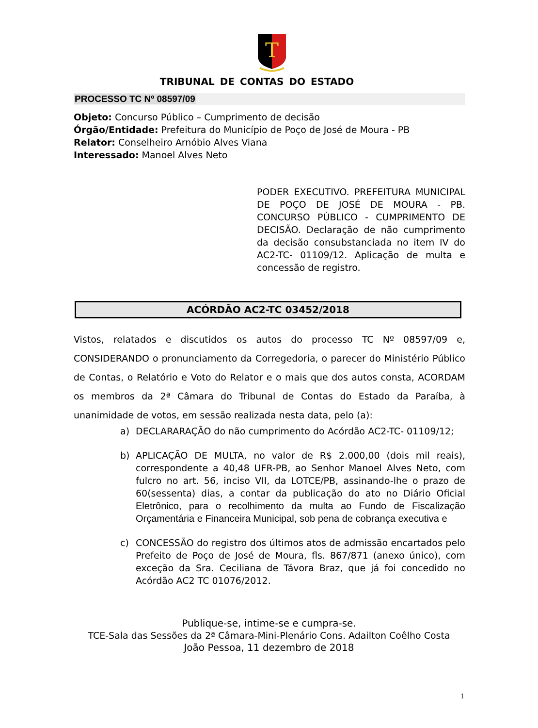T
TRIBUNAL DE CONTAS DO ESTADO
PROCESSO TC Nº 08597/09
Objeto: Concurso Público – Cumprimento de decisão
Órgão/Entidade: Prefeitura do Município de Poço de José de Moura - PB
Relator: Conselheiro Arnóbio Alves Viana
Interessado: Manoel Alves Neto
PODER EXECUTIVO. PREFEITURA MUNICIPAL DE POÇO DE JOSÉ DE MOURA - PB. CONCURSO PÚBLICO - CUMPRIMENTO DE DECISÃO. Declaração de não cumprimento da decisão consubstanciada no item IV do AC2-TC- 01109/12. Aplicação de multa e concessão de registro.
ACÓRDÃO AC2-TC 03452/2018
Vistos, relatados e discutidos os autos do processo TC Nº 08597/09 e, CONSIDERANDO o pronunciamento da Corregedoria, o parecer do Ministério Público de Contas, o Relatório e Voto do Relator e o mais que dos autos consta, ACORDAM os membros da 2ª Câmara do Tribunal de Contas do Estado da Paraíba, à unanimidade de votos, em sessão realizada nesta data, pelo (a):
a) DECLARARAÇÃO do não cumprimento do Acórdão AC2-TC- 01109/12;
b) APLICAÇÃO DE MULTA, no valor de R$ 2.000,00 (dois mil reais), correspondente a 40,48 UFR-PB, ao Senhor Manoel Alves Neto, com fulcro no art. 56, inciso VII, da LOTCE/PB, assinando-lhe o prazo de 60(sessenta) dias, a contar da publicação do ato no Diário Oficial Eletrônico, para o recolhimento da multa ao Fundo de Fiscalização Orçamentária e Financeira Municipal, sob pena de cobrança executiva e
c) CONCESSÃO do registro dos últimos atos de admissão encartados pelo Prefeito de Poço de José de Moura, fls. 867/871 (anexo único), com exceção da Sra. Ceciliana de Távora Braz, que já foi concedido no Acórdão AC2 TC 01076/2012.
Publique-se, intime-se e cumpra-se.
TCE-Sala das Sessões da 2ª Câmara-Mini-Plenário Cons. Adailton Coêlho Costa
João Pessoa, 11 dezembro de 2018
1